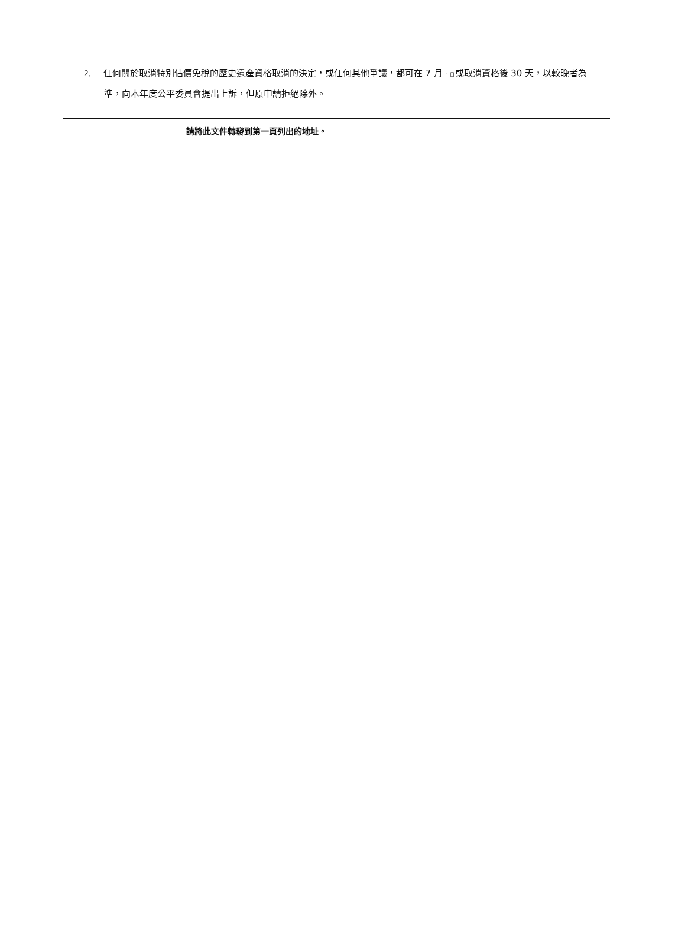2. 任何關於取消特別估價免稅的歷史遺產資格取消的決定，或任何其他爭議，都可在 7 月 1 日或取消資格後 30 天，以較晚者為準，向本年度公平委員會提出上訴，但原申請拒絕除外。
請將此文件轉發到第一頁列出的地址。